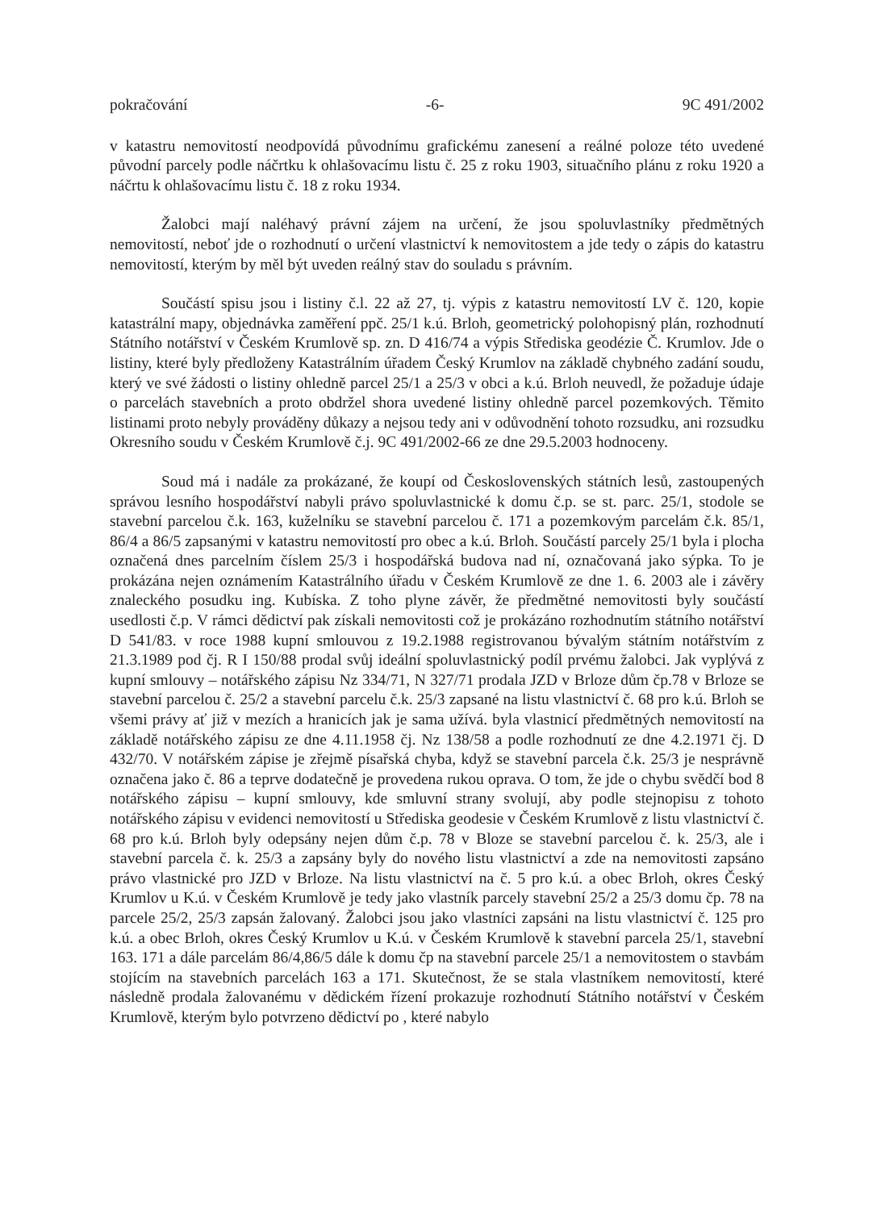pokračování -6- 9C 491/2002
v katastru nemovitostí neodpovídá původnímu grafickému zanesení a reálné poloze této uvedené původní parcely podle náčrtku k ohlašovacímu listu č. 25 z roku 1903, situačního plánu z roku 1920 a náčrtu k ohlašovacímu listu č. 18 z roku 1934.
Žalobci mají naléhavý právní zájem na určení, že jsou spoluvlastníky předmětných nemovitostí, neboť jde o rozhodnutí o určení vlastnictví k nemovitostem a jde tedy o zápis do katastru nemovitostí, kterým by měl být uveden reálný stav do souladu s právním.
Součástí spisu jsou i listiny č.l. 22 až 27, tj. výpis z katastru nemovitostí LV č. 120, kopie katastrální mapy, objednávka zaměření ppč. 25/1 k.ú. Brloh, geometrický polohopisný plán, rozhodnutí Státního notářství v Českém Krumlově sp. zn. D 416/74 a výpis Střediska geodézie Č. Krumlov. Jde o listiny, které byly předloženy Katastrálním úřadem Český Krumlov na základě chybného zadání soudu, který ve své žádosti o listiny ohledně parcel 25/1 a 25/3 v obci a k.ú. Brloh neuvedl, že požaduje údaje o parcelách stavebních a proto obdržel shora uvedené listiny ohledně parcel pozemkových. Těmito listinami proto nebyly prováděny důkazy a nejsou tedy ani v odůvodnění tohoto rozsudku, ani rozsudku Okresního soudu v Českém Krumlově č.j. 9C 491/2002-66 ze dne 29.5.2003 hodnoceny.
Soud má i nadále za prokázané, že koupí od Československých státních lesů, zastoupených správou lesního hospodářství nabyli právo spoluvlastnické k domu č.p. se st. parc. 25/1, stodole se stavební parcelou č.k. 163, kuželníku se stavební parcelou č. 171 a pozemkovým parcelám č.k. 85/1, 86/4 a 86/5 zapsanými v katastru nemovitostí pro obec a k.ú. Brloh. Součástí parcely 25/1 byla i plocha označená dnes parcelním číslem 25/3 i hospodářská budova nad ní, označovaná jako sýpka. To je prokázána nejen oznámením Katastrálního úřadu v Českém Krumlově ze dne 1. 6. 2003 ale i závěry znaleckého posudku ing. Kubíska. Z toho plyne závěr, že předmětné nemovitosti byly součástí usedlosti č.p. V rámci dědictví pak získali nemovitosti což je prokázáno rozhodnutím státního notářství D 541/83. v roce 1988 kupní smlouvou z 19.2.1988 registrovanou bývalým státním notářstvím z 21.3.1989 pod čj. R I 150/88 prodal svůj ideální spoluvlastnický podíl prvému žalobci. Jak vyplývá z kupní smlouvy – notářského zápisu Nz 334/71, N 327/71 prodala JZD v Brloze dům čp.78 v Brloze se stavební parcelou č. 25/2 a stavební parcelu č.k. 25/3 zapsané na listu vlastnictví č. 68 pro k.ú. Brloh se všemi právy ať již v mezích a hranicích jak je sama užívá. byla vlastnicí předmětných nemovitostí na základě notářského zápisu ze dne 4.11.1958 čj. Nz 138/58 a podle rozhodnutí ze dne 4.2.1971 čj. D 432/70. V notářském zápise je zřejmě písařská chyba, když se stavební parcela č.k. 25/3 je nesprávně označena jako č. 86 a teprve dodatečně je provedena rukou oprava. O tom, že jde o chybu svědčí bod 8 notářského zápisu – kupní smlouvy, kde smluvní strany svolují, aby podle stejnopisu z tohoto notářského zápisu v evidenci nemovitostí u Střediska geodesie v Českém Krumlově z listu vlastnictví č. 68 pro k.ú. Brloh byly odepsány nejen dům č.p. 78 v Bloze se stavební parcelou č. k. 25/3, ale i stavební parcela č. k. 25/3 a zapsány byly do nového listu vlastnictví a zde na nemovitosti zapsáno právo vlastnické pro JZD v Brloze. Na listu vlastnictví na č. 5 pro k.ú. a obec Brloh, okres Český Krumlov u K.ú. v Českém Krumlově je tedy jako vlastník parcely stavební 25/2 a 25/3 domu čp. 78 na parcele 25/2, 25/3 zapsán žalovaný. Žalobci jsou jako vlastníci zapsáni na listu vlastnictví č. 125 pro k.ú. a obec Brloh, okres Český Krumlov u K.ú. v Českém Krumlově k stavební parcela 25/1, stavební 163. 171 a dále parcelám 86/4,86/5 dále k domu čp na stavební parcele 25/1 a nemovitostem o stavbám stojícím na stavebních parcelách 163 a 171. Skutečnost, že se stala vlastníkem nemovitostí, které následně prodala žalovanému v dědickém řízení prokazuje rozhodnutí Státního notářství v Českém Krumlově, kterým bylo potvrzeno dědictví po , které nabylo